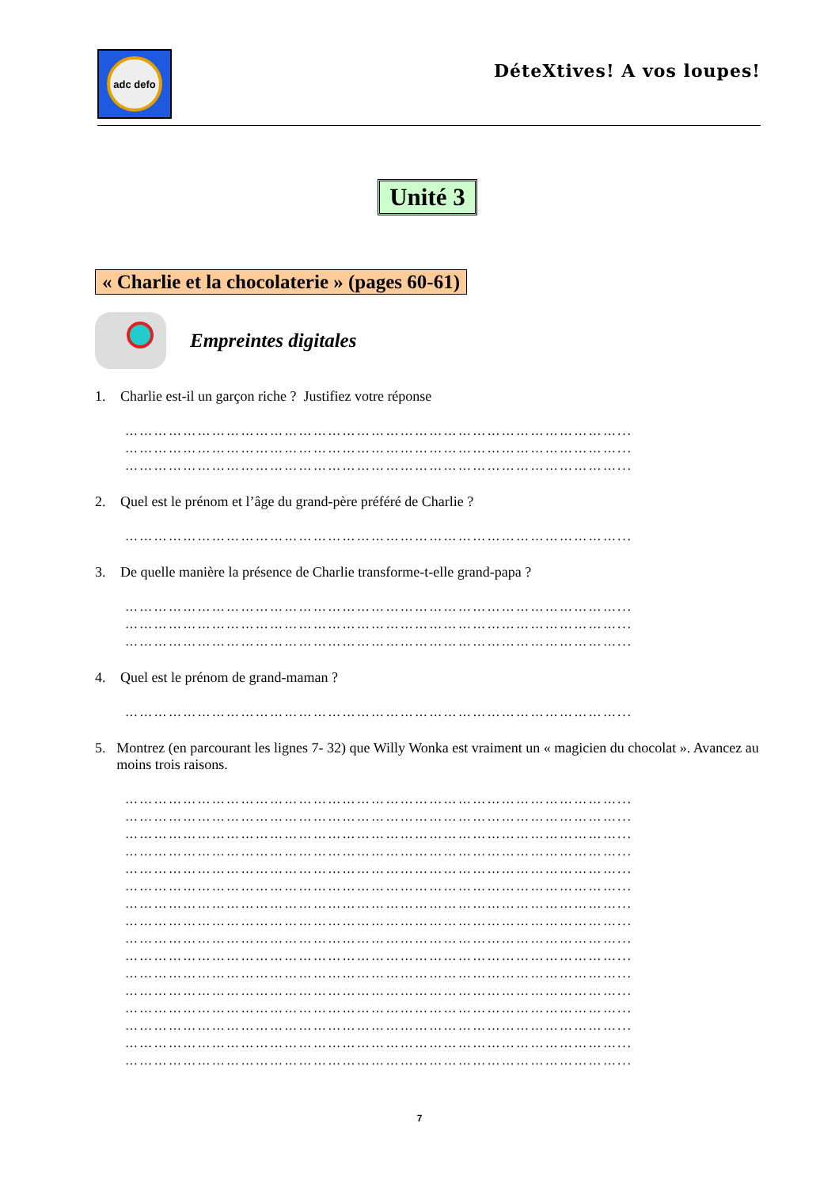adc defo
DéteXtives! A vos loupes!
Unité 3
« Charlie et la chocolaterie » (pages 60-61)
Empreintes digitales
1. Charlie est-il un garçon riche ? Justifiez votre réponse
…………………………………………………………………………………………...
…………………………………………………………………………………………...
…………………………………………………………………………………………...
2. Quel est le prénom et l’âge du grand-père préféré de Charlie ?
…………………………………………………………………………………………...
3. De quelle manière la présence de Charlie transforme-t-elle grand-papa ?
…………………………………………………………………………………………...
…………………………………………………………………………………………...
…………………………………………………………………………………………...
4. Quel est le prénom de grand-maman ?
…………………………………………………………………………………………...
5. Montrez (en parcourant les lignes 7- 32) que Willy Wonka est vraiment un « magicien du chocolat ». Avancez au moins trois raisons.
…………………………………………………………………………………………...
…………………………………………………………………………………………...
…………………………………………………………………………………………...
…………………………………………………………………………………………...
…………………………………………………………………………………………...
…………………………………………………………………………………………...
…………………………………………………………………………………………...
…………………………………………………………………………………………...
…………………………………………………………………………………………...
…………………………………………………………………………………………...
…………………………………………………………………………………………...
…………………………………………………………………………………………...
…………………………………………………………………………………………...
…………………………………………………………………………………………...
…………………………………………………………………………………………...
…………………………………………………………………………………………...
7